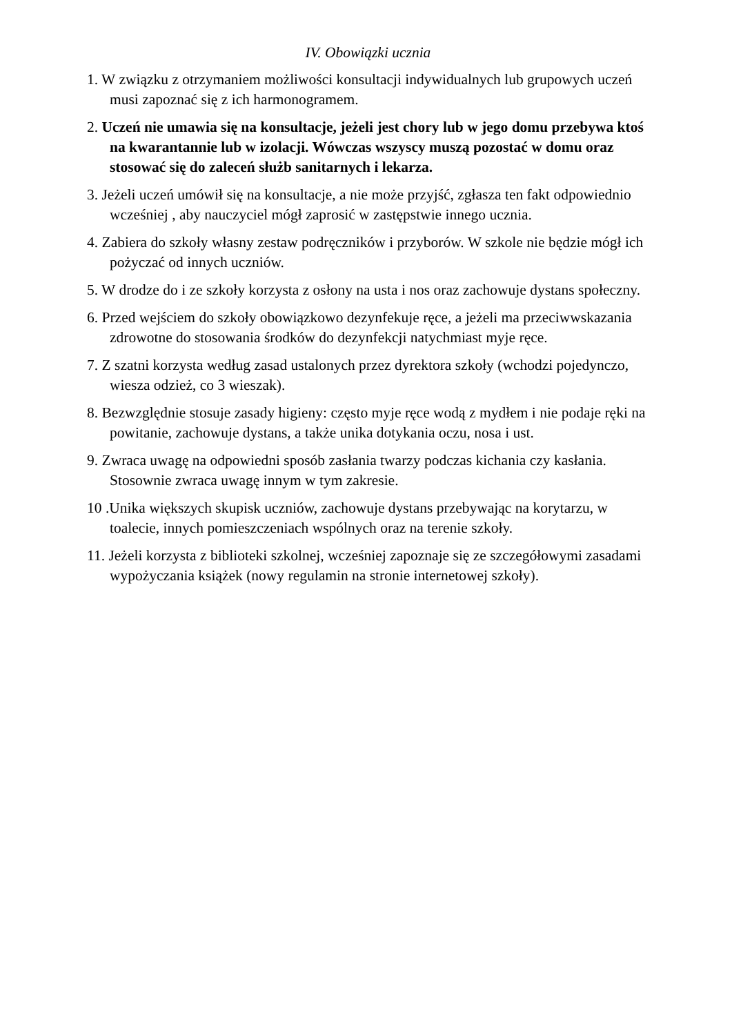IV. Obowiązki ucznia
1. W związku z otrzymaniem możliwości konsultacji indywidualnych lub grupowych uczeń musi zapoznać się z ich harmonogramem.
2. Uczeń nie umawia się na konsultacje, jeżeli jest chory lub w jego domu przebywa ktoś na kwarantannie lub w izolacji. Wówczas wszyscy muszą pozostać w domu oraz stosować się do zaleceń służb sanitarnych i lekarza.
3. Jeżeli uczeń umówił się na konsultacje, a nie może przyjść, zgłasza ten fakt odpowiednio wcześniej , aby nauczyciel mógł zaprosić w zastępstwie innego ucznia.
4. Zabiera do szkoły własny zestaw podręczników i przyborów. W szkole nie będzie mógł ich pożyczać od innych uczniów.
5. W drodze do i ze szkoły korzysta z osłony na usta i nos oraz zachowuje dystans społeczny.
6. Przed wejściem do szkoły obowiązkowo dezynfekuje ręce, a jeżeli ma przeciwwskazania zdrowotne do stosowania środków do dezynfekcji natychmiast myje ręce.
7. Z szatni korzysta według zasad ustalonych przez dyrektora szkoły (wchodzi pojedynczo, wiesza odzież, co 3 wieszak).
8. Bezwzględnie stosuje zasady higieny: często myje ręce wodą z mydłem i nie podaje ręki na powitanie, zachowuje dystans, a także unika dotykania oczu, nosa i ust.
9. Zwraca uwagę na odpowiedni sposób zasłania twarzy podczas kichania czy kasłania. Stosownie zwraca uwagę innym w tym zakresie.
10 .Unika większych skupisk uczniów, zachowuje dystans przebywając na korytarzu, w toalecie, innych pomieszczeniach wspólnych oraz na terenie szkoły.
11. Jeżeli korzysta z biblioteki szkolnej, wcześniej zapoznaje się ze szczegółowymi zasadami wypożyczania książek (nowy regulamin na stronie internetowej szkoły).